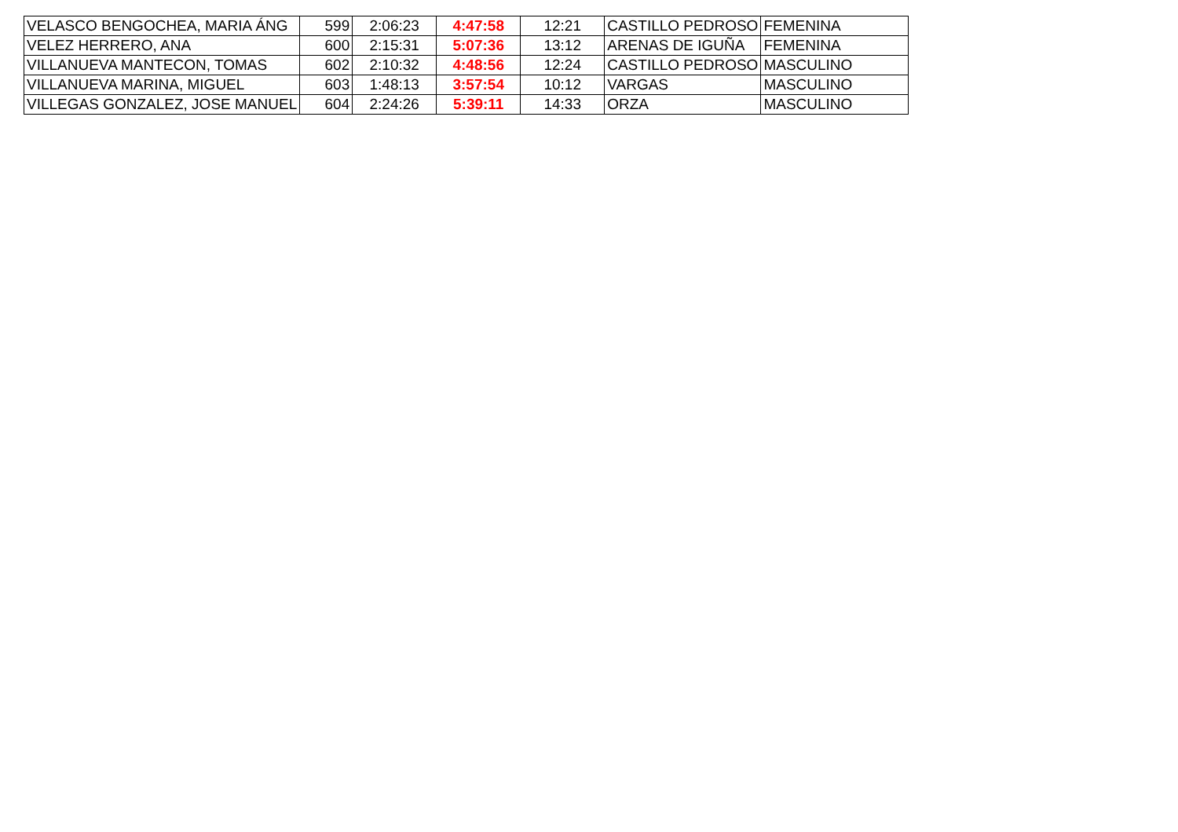| VELASCO BENGOCHEA, MARIA ÁNG | 599 | 2:06:23 | 4:47:58 | 12:21 | CASTILLO PEDROSO | FEMENINA |
| VELEZ HERRERO, ANA | 600 | 2:15:31 | 5:07:36 | 13:12 | ARENAS DE IGUÑA | FEMENINA |
| VILLANUEVA MANTECON, TOMAS | 602 | 2:10:32 | 4:48:56 | 12:24 | CASTILLO PEDROSO | MASCULINO |
| VILLANUEVA MARINA, MIGUEL | 603 | 1:48:13 | 3:57:54 | 10:12 | VARGAS | MASCULINO |
| VILLEGAS GONZALEZ, JOSE MANUEL | 604 | 2:24:26 | 5:39:11 | 14:33 | ORZA | MASCULINO |